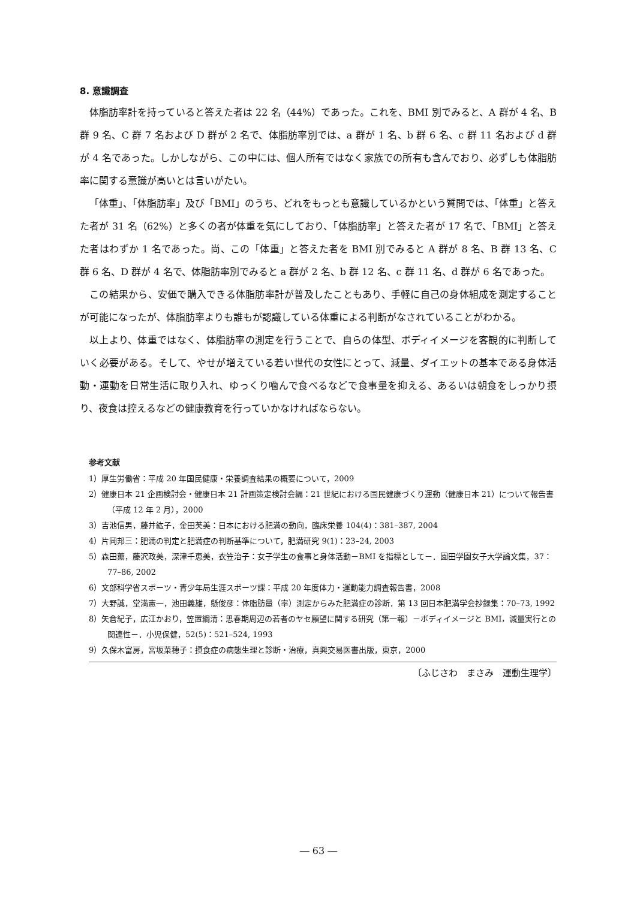8. 意識調査
体脂肪率計を持っていると答えた者は 22 名（44%）であった。これを、BMI 別でみると、A 群が 4 名、B 群 9 名、C 群 7 名および D 群が 2 名で、体脂肪率別では、a 群が 1 名、b 群 6 名、c 群 11 名および d 群が 4 名であった。しかしながら、この中には、個人所有ではなく家族での所有も含んでおり、必ずしも体脂肪率に関する意識が高いとは言いがたい。
「体重」、「体脂肪率」及び「BMI」のうち、どれをもっとも意識しているかという質問では、「体重」と答えた者が 31 名（62%）と多くの者が体重を気にしており、「体脂肪率」と答えた者が 17 名で、「BMI」と答えた者はわずか 1 名であった。尚、この「体重」と答えた者を BMI 別でみると A 群が 8 名、B 群 13 名、C 群 6 名、D 群が 4 名で、体脂肪率別でみると a 群が 2 名、b 群 12 名、c 群 11 名、d 群が 6 名であった。
この結果から、安価で購入できる体脂肪率計が普及したこともあり、手軽に自己の身体組成を測定することが可能になったが、体脂肪率よりも誰もが認識している体重による判断がなされていることがわかる。
以上より、体重ではなく、体脂肪率の測定を行うことで、自らの体型、ボディイメージを客観的に判断していく必要がある。そして、やせが増えている若い世代の女性にとって、減量、ダイエットの基本である身体活動・運動を日常生活に取り入れ、ゆっくり噛んで食べるなどで食事量を抑える、あるいは朝食をしっかり摂り、夜食は控えるなどの健康教育を行っていかなければならない。
参考文献
1）厚生労働省：平成 20 年国民健康・栄養調査結果の概要について，2009
2）健康日本 21 企画検討会・健康日本 21 計画策定検討会編：21 世紀における国民健康づくり運動（健康日本 21）について報告書（平成 12 年 2 月），2000
3）吉池信男，藤井紘子，金田芙美：日本における肥満の動向，臨床栄養 104(4)：381–387, 2004
4）片岡邦三：肥満の判定と肥満症の判断基準について，肥満研究 9(1)：23–24, 2003
5）森田薫，藤沢政美，深津千恵美，衣笠治子：女子学生の食事と身体活動－BMI を指標として－．園田学園女子大学論文集，37： 77–86, 2002
6）文部科学省スポーツ・青少年局生涯スポーツ課：平成 20 年度体力・運動能力調査報告書，2008
7）大野誠，堂満憲一，池田義雄，懸俊彦：体脂肪量（率）測定からみた肥満症の診断．第 13 回日本肥満学会抄録集：70–73, 1992
8）矢倉紀子，広江かおり，笠置綱清：思春期周辺の若者のヤセ願望に関する研究（第一報）－ボディイメージと BMI，減量実行との関連性－．小児保健，52(5)：521–524, 1993
9）久保木富房，宮坂菜穂子：摂食症の病態生理と診断・治療，真興交易医書出版，東京，2000
〔ふじさわ　まさみ　運動生理学〕
― 63 ―